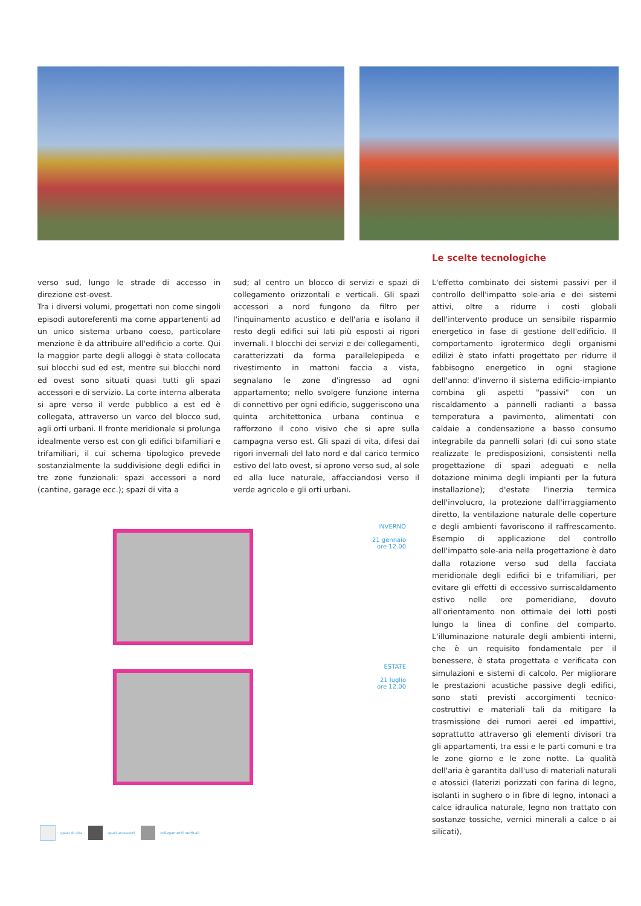Le scelte tecnologiche
verso sud, lungo le strade di accesso in direzione est-ovest.
Tra i diversi volumi, progettati non come singoli episodi autoreferenti ma come appartenenti ad un unico sistema urbano coeso, particolare menzione è da attribuire all'edificio a corte. Qui la maggior parte degli alloggi è stata collocata sui blocchi sud ed est, mentre sui blocchi nord ed ovest sono situati quasi tutti gli spazi accessori e di servizio. La corte interna alberata si apre verso il verde pubblico a est ed è collegata, attraverso un varco del blocco sud, agli orti urbani. Il fronte meridionale si prolunga idealmente verso est con gli edifici bifamiliari e trifamiliari, il cui schema tipologico prevede sostanzialmente la suddivisione degli edifici in tre zone funzionali: spazi accessori a nord (cantine, garage ecc.); spazi di vita a
sud; al centro un blocco di servizi e spazi di collegamento orizzontali e verticali. Gli spazi accessori a nord fungono da filtro per l'inquinamento acustico e dell'aria e isolano il resto degli edifici sui lati più esposti ai rigori invernali. I blocchi dei servizi e dei collegamenti, caratterizzati da forma parallelepipeda e rivestimento in mattoni faccia a vista, segnalano le zone d'ingresso ad ogni appartamento; nello svolgere funzione interna di connettivo per ogni edificio, suggeriscono una quinta architettonica urbana continua e rafforzono il cono visivo che si apre sulla campagna verso est. Gli spazi di vita, difesi dai rigori invernali del lato nord e dal carico termico estivo del lato ovest, si aprono verso sud, al sole ed alla luce naturale, affacciandosi verso il verde agricolo e gli orti urbani.
L'effetto combinato dei sistemi passivi per il controllo dell'impatto sole-aria e dei sistemi attivi, oltre a ridurre i costi globali dell'intervento produce un sensibile risparmio energetico in fase di gestione dell'edificio. Il comportamento igrotermico degli organismi edilizi è stato infatti progettato per ridurre il fabbisogno energetico in ogni stagione dell'anno: d'inverno il sistema edificio-impianto combina gli aspetti "passivi" con un riscaldamento a pannelli radianti a bassa temperatura a pavimento, alimentati con caldaie a condensazione a basso consumo integrabile da pannelli solari (di cui sono state realizzate le predisposizioni, consistenti nella progettazione di spazi adeguati e nella dotazione minima degli impianti per la futura installazione); d'estate l'inerzia termica dell'involucro, la protezione dall'irraggiamento diretto, la ventilazione naturale delle coperture e degli ambienti favoriscono il raffrescamento. Esempio di applicazione del controllo dell'impatto sole-aria nella progettazione è dato dalla rotazione verso sud della facciata meridionale degli edifici bi e trifamiliari, per evitare gli effetti di eccessivo surriscaldamento estivo nelle ore pomeridiane, dovuto all'orientamento non ottimale dei lotti posti lungo la linea di confine del comparto. L'illuminazione naturale degli ambienti interni, che è un requisito fondamentale per il benessere, è stata progettata e verificata con simulazioni e sistemi di calcolo. Per migliorare le prestazioni acustiche passive degli edifici, sono stati previsti accorgimenti tecnico-costruttivi e materiali tali da mitigare la trasmissione dei rumori aerei ed impattivi, soprattutto attraverso gli elementi divisori tra gli appartamenti, tra essi e le parti comuni e tra le zone giorno e le zone notte. La qualità dell'aria è garantita dall'uso di materiali naturali e atossici (laterizi porizzati con farina di legno, isolanti in sughero o in fibre di legno, intonaci a calce idraulica naturale, legno non trattato con sostanze tossiche, vernici minerali a calce o ai silicati),
INVERNO
21 gennaio
ore 12.00
ESTATE
21 luglio
ore 12.00
spazi di vita spazi accessori collegamenti verticali